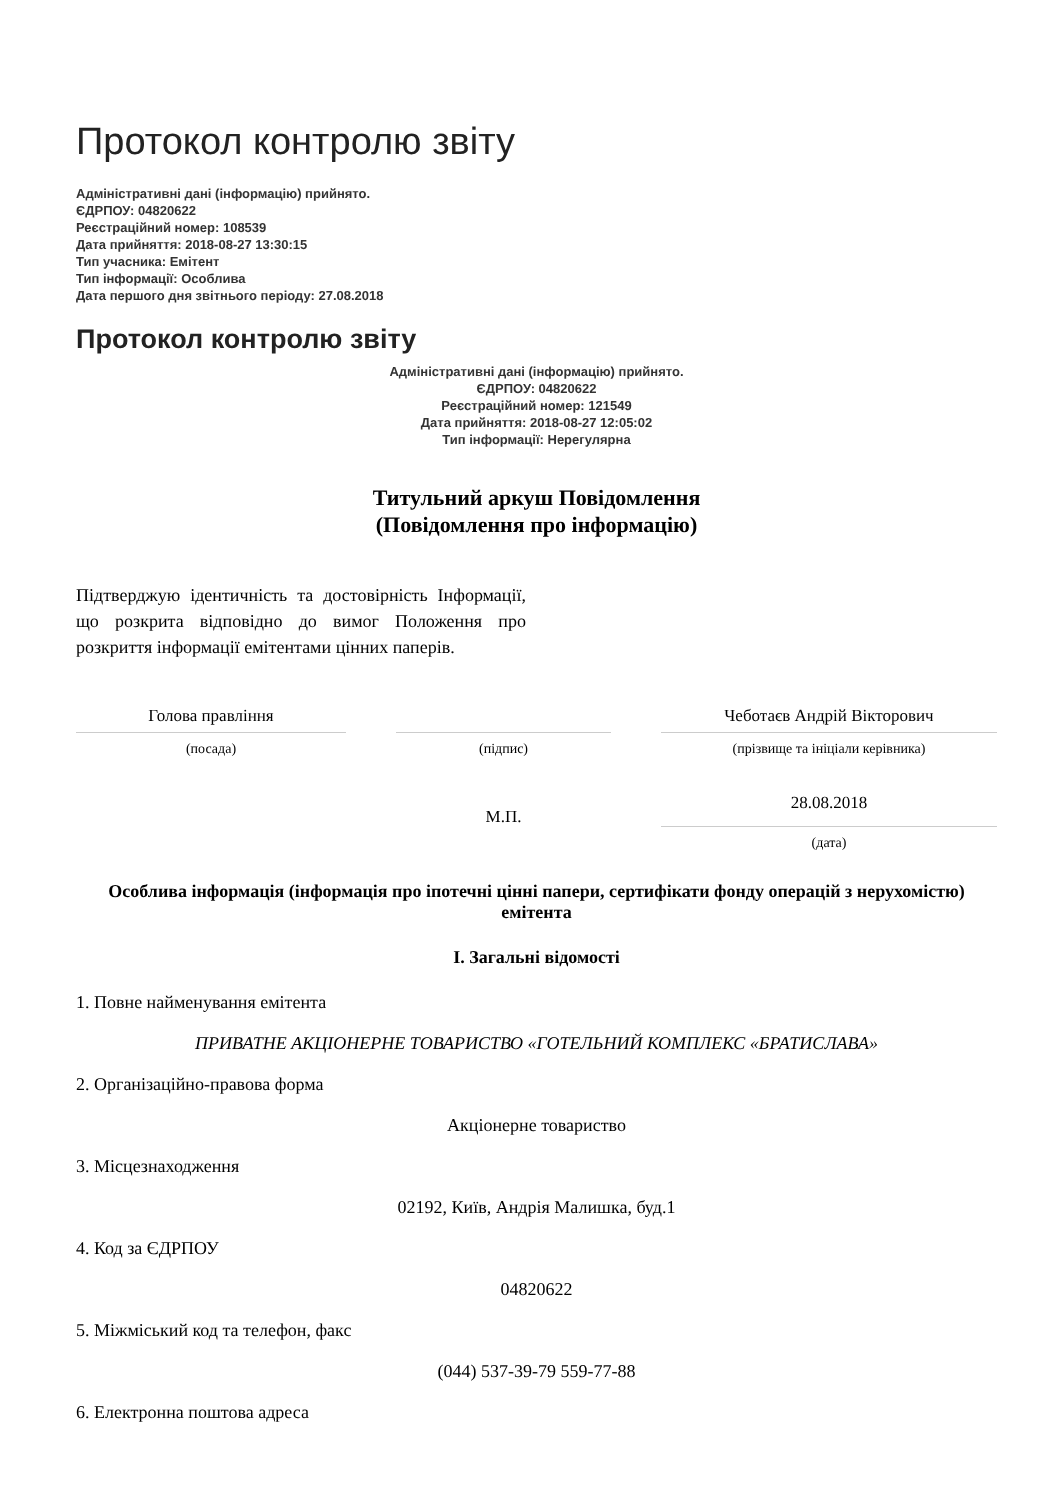Протокол контролю звіту
Адміністративні дані (інформацію) прийнято.
ЄДРПОУ: 04820622
Реєстраційний номер: 108539
Дата прийняття: 2018-08-27 13:30:15
Тип учасника: Емітент
Тип інформації: Особлива
Дата першого дня звітнього періоду: 27.08.2018
Протокол контролю звіту
Адміністративні дані (інформацію) прийнято.
ЄДРПОУ: 04820622
Реєстраційний номер: 121549
Дата прийняття: 2018-08-27 12:05:02
Тип інформації: Нерегулярна
Титульний аркуш Повідомлення
(Повідомлення про інформацію)
Підтверджую ідентичність та достовірність Інформації, що розкрита відповідно до вимог Положення про розкриття інформації емітентами цінних паперів.
Голова правління Чеботаєв Андрій Вікторович
(посада) (підпис) (прізвище та ініціали керівника)
М.П.
28.08.2018
(дата)
Особлива інформація (інформація про іпотечні цінні папери, сертифікати фонду операцій з нерухомістю) емітента
I. Загальні відомості
1. Повне найменування емітента
ПРИВАТНЕ АКЦІОНЕРНЕ ТОВАРИСТВО «ГОТЕЛЬНИЙ КОМПЛЕКС «БРАТИСЛАВА»
2. Організаційно-правова форма
Акціонерне товариство
3. Місцезнаходження
02192, Київ, Андрія Малишка, буд.1
4. Код за ЄДРПОУ
04820622
5. Міжміський код та телефон, факс
(044) 537-39-79 559-77-88
6. Електронна поштова адреса